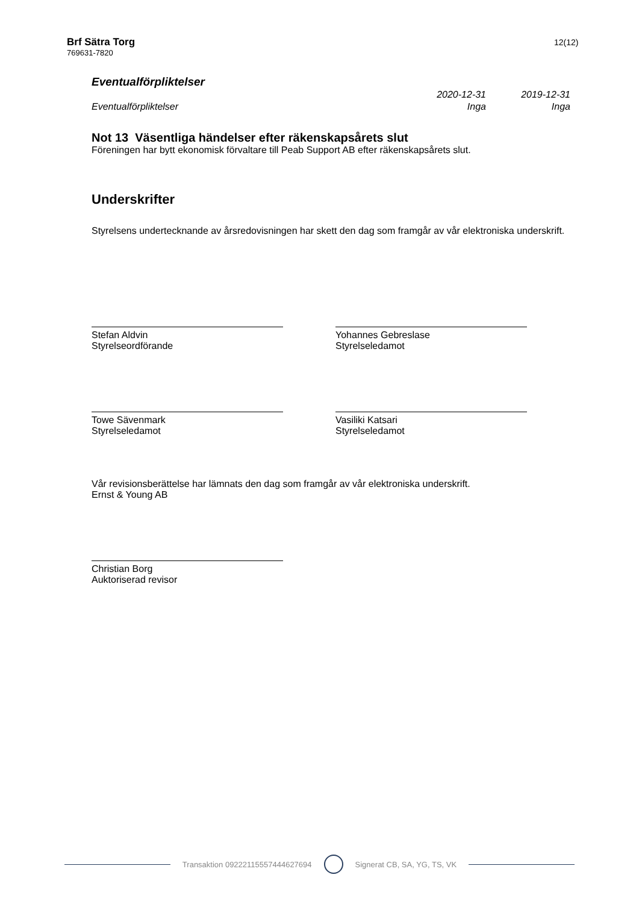Brf Sätra Torg
769631-7820
12(12)
Eventualförpliktelser
| | 2020-12-31 | 2019-12-31 |
| Eventualförpliktelser | Inga | Inga |
Not 13 Väsentliga händelser efter räkenskapsårets slut
Föreningen har bytt ekonomisk förvaltare till Peab Support AB efter räkenskapsårets slut.
Underskrifter
Styrelsens undertecknande av årsredovisningen har skett den dag som framgår av vår elektroniska underskrift.
Stefan Aldvin
Styrelseordförande
Yohannes Gebreslase
Styrelseledamot
Towe Sävenmark
Styrelseledamot
Vasiliki Katsari
Styrelseledamot
Vår revisionsberättelse har lämnats den dag som framgår av vår elektroniska underskrift.
Ernst & Young AB
Christian Borg
Auktoriserad revisor
Transaktion 09222115557444627694 Signerat CB, SA, YG, TS, VK